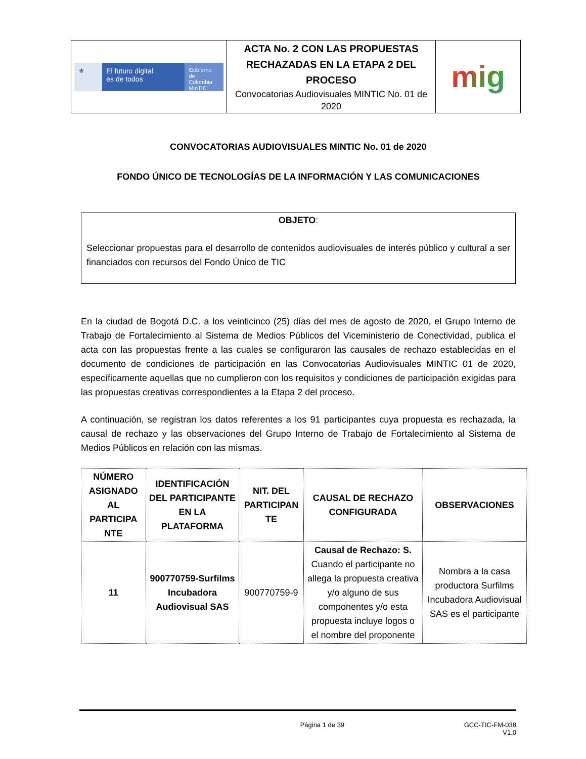| ⚜ El futuro digital es de todos Gobierno de Colombia MinTIC | ACTA No. 2 CON LAS PROPUESTAS RECHAZADAS EN LA ETAPA 2 DEL PROCESO Convocatorias Audiovisuales MINTIC No. 01 de 2020 | mig |
CONVOCATORIAS AUDIOVISUALES MINTIC No. 01 de 2020
FONDO ÚNICO DE TECNOLOGÍAS DE LA INFORMACIÓN Y LAS COMUNICACIONES
OBJETO:
Seleccionar propuestas para el desarrollo de contenidos audiovisuales de interés público y cultural a ser financiados con recursos del Fondo Único de TIC
En la ciudad de Bogotá D.C. a los veinticinco (25) días del mes de agosto de 2020, el Grupo Interno de Trabajo de Fortalecimiento al Sistema de Medios Públicos del Viceministerio de Conectividad, publica el acta con las propuestas frente a las cuales se configuraron las causales de rechazo establecidas en el documento de condiciones de participación en las Convocatorias Audiovisuales MINTIC 01 de 2020, específicamente aquellas que no cumplieron con los requisitos y condiciones de participación exigidas para las propuestas creativas correspondientes a la Etapa 2 del proceso.
A continuación, se registran los datos referentes a los 91 participantes cuya propuesta es rechazada, la causal de rechazo y las observaciones del Grupo Interno de Trabajo de Fortalecimiento al Sistema de Medios Públicos en relación con las mismas.
| NÚMERO ASIGNADO AL PARTICIPA NTE | IDENTIFICACIÓN DEL PARTICIPANTE EN LA PLATAFORMA | NIT. DEL PARTICIPAN TE | CAUSAL DE RECHAZO CONFIGURADA | OBSERVACIONES |
| --- | --- | --- | --- | --- |
| 11 | 900770759-Surfilms Incubadora Audiovisual SAS | 900770759-9 | Causal de Rechazo: S. Cuando el participante no allega la propuesta creativa y/o alguno de sus componentes y/o esta propuesta incluye logos o el nombre del proponente | Nombra a la casa productora Surfilms Incubadora Audiovisual SAS es el participante |
Página 1 de 39 GCC-TIC-FM-038
V1.0